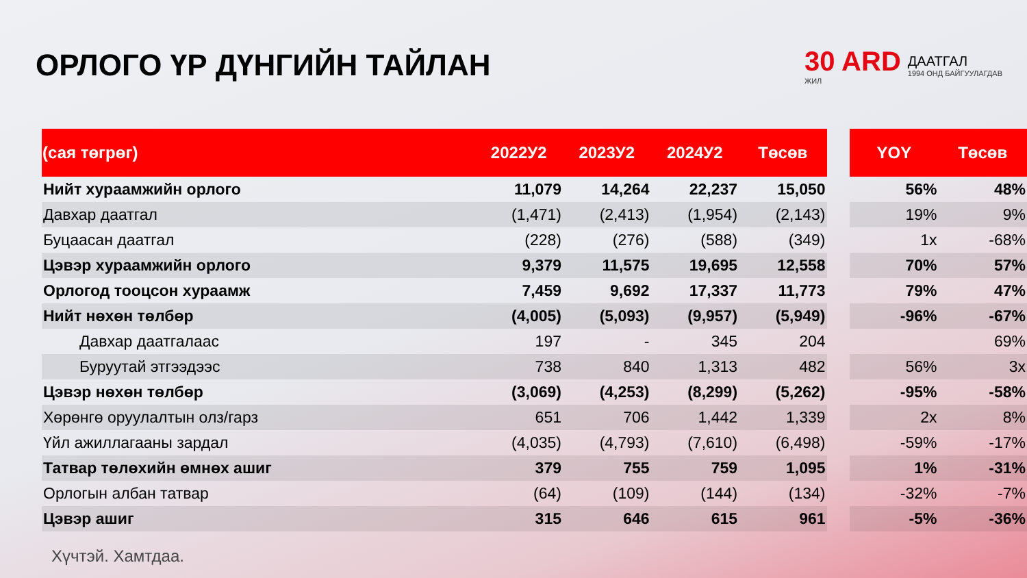ОРЛОГО ҮР ДҮНГИЙН ТАЙЛАН
30 ARD
ЖИЛ
ДААТГАЛ
1994 ОНД БАЙГУУЛАГДАВ
| (сая төгрөг) | 2022У2 | 2023У2 | 2024У2 | Төсөв | | YOY | Төсөв |
| --- | --- | --- | --- | --- | --- | --- | --- |
| Нийт хураамжийн орлого | 11,079 | 14,264 | 22,237 | 15,050 | | 56% | 48% |
| Давхар даатгал | (1,471) | (2,413) | (1,954) | (2,143) | | 19% | 9% |
| Буцаасан даатгал | (228) | (276) | (588) | (349) | | 1x | -68% |
| Цэвэр хураамжийн орлого | 9,379 | 11,575 | 19,695 | 12,558 | | 70% | 57% |
| Орлогод тооцсон хураамж | 7,459 | 9,692 | 17,337 | 11,773 | | 79% | 47% |
| Нийт нөхөн төлбөр | (4,005) | (5,093) | (9,957) | (5,949) | | -96% | -67% |
| Давхар даатгалаас | 197 | - | 345 | 204 | | | 69% |
| Буруутай этгээдээс | 738 | 840 | 1,313 | 482 | | 56% | 3x |
| Цэвэр нөхөн төлбөр | (3,069) | (4,253) | (8,299) | (5,262) | | -95% | -58% |
| Хөрөнгө оруулалтын олз/гарз | 651 | 706 | 1,442 | 1,339 | | 2x | 8% |
| Үйл ажиллагааны зардал | (4,035) | (4,793) | (7,610) | (6,498) | | -59% | -17% |
| Татвар төлөхийн өмнөх ашиг | 379 | 755 | 759 | 1,095 | | 1% | -31% |
| Орлогын албан татвар | (64) | (109) | (144) | (134) | | -32% | -7% |
| Цэвэр ашиг | 315 | 646 | 615 | 961 | | -5% | -36% |
Хүчтэй. Хамтдаа.